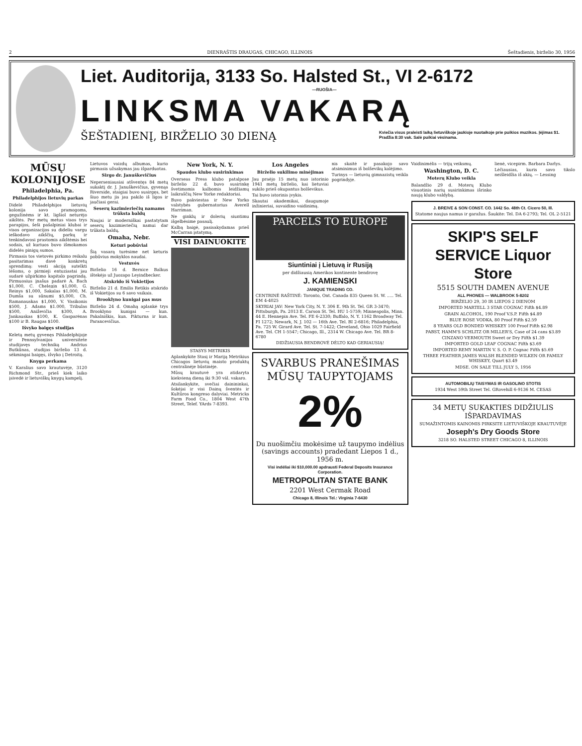2 DIENRAŠTIS DRAUGAS, CHICAGO, ILLINOIS Šeštadienis, birželio 30, 1956
Liet. Auditorija, 3133 So. Halsted St., VI 2-6172
—RUOŠIA—
LINKSMA VAKARĄ
ŠEŠTADIENĮ, BIRŽELIO 30 DIENĄ Kviečia visus praleisti laiką lietuviškoje jaukioje nuotaikoje prie puikios muzikos. Įėjimas $1. Pradžia 8:30 vak. Salė puikiai vėsinama.
MŪSŲ KOLONIJOSE
Philadelphia, Pa.
Philadelphijos lietuvių parkas
Didelė Philadelphijos lietuvių kolonija savo pramogoms, gegužinėms ir kt. ligšiol neturėjo aikštės. Per metų metus visos trys parapijos, šeši pašalpiniai klubai ir visos organizacijos su dideliu vargu ieškodavo aikščių, parkų ir tenkindavosi prastomis aikštėmis bei sodais, už kuriuos buvo išmokamos didelės pinigų sumos.
Pirmasis tos vietovės pirkimo reikalu pasitarimas davė konkretų sprendimą: vesti akciją sutelkti lėšoms, o pirmieji entuziastai jau sudarė užpirkimo kapitalo pagrindą. Pirmuosius įnašus padarė A. Bach $1,000, C. Chelедin $1,000, G. Reinys $1,000, Sakalas $1,000, M. Dumša su sūnumi $5,000, Ch. Ramanauskas $1,000, V. Vasikonis $500, J. Adams $1.000, Tribulas $500, Aniževičia $300, A. Jankauskas $100, K. Gasparėnas $100 ir B. Raugas $100.
Išvyko baigęs studijas
Keletą metų gyvenęs Pihladelphijoje ir Pennsylvanijos universitete studijavęs techniką Andrius Butkūnas, studijas birželio 13 d. sėkmingai baigęs, išvyko į Detroitą.
Knyga perkama
V. Karalius savo krautuvėje, 3120 Richmond Str., prieš kiek laiko įsivedė ir lietuviškų knygų kampelį.
Lietuvos vaizdų albumas, kurio pirmasis užsakymas jau išparduotas.
Sirgo dr. Januškevičius
Neperseniausiai atšventęs 84 metų sukaktį dr. J. Januškevičius, gyvenąs Riverside, staigiai buvo susirgęs, bet šiuo metu jis jau pakilo iš ligos ir jaučiasi gerai.
Seserų kazimieriečių namams trūksta baldų
Naujai ir moderniškai pastatytam seserų kazimieriečių namui dar trūksta baldų.
Omaha, Nebr.
Keturi pobūviai
Šią vasarą turėsime net keturis pobūvius mokyklos naudai.
Vestuvės
Birželio 16 d. Bernice Balkus ištekėjo už Juozapo Leyindbecker.
Atskrido iš Vokietijos
Birželio 21 d. Emilis Retikis atskrido iš Vokietijos su 6 savo vaikais.
Brooklyno kunigai pas mus
Birželio 24 d. Omahą aplankė trys Brooklyno kunigai — kun. Pakalniškis, kun. Pikturna ir kun. Parancevičius.
New York, N. Y.
Spaudos klubo susirinkimas
Overseas Press klubo patalpose birželio 22 d. buvo susirinkę švetimomis kalbomis leidžiamų laikraščių New Yorke redaktoriai.
Buvo pakviestas ir New Yorko valstybės gubernatorius Averell Harriman.
Ne ginklų ir dolerių siuntimu išgelbėsime pasaulį.
Kalbą baigė, pasisakydamas prieš McCarran įstatymą.
VISI DAINUOKITE
STASYS METRIKIS
Aplankykite Stasį ir Mariją Metrikius Chicagos lietuvių maisto produktų centralinėje būstinėje.
Mūsų krautuvė yra atidaryta kiekvieną dieną iki 9:30 vál. vakaro.
Atsilankykite, svečiai dainininkai, šokėjai ir visi Dainų šventės ir Kultūros kongreso dalyviai. Metricks Farm Food Co., 1804 West 47th Street, Telef. YArds 7-8393.
Los Angeles
Birželio sukilimo minėjimas
Jau praėjo 15 metų nuo istorinio 1941 metų birželio, kai lietuviai sukilo prieš okupantus bolševikus.
Tai buvo istorinis įvykis.
Skautai akademikai, daugumoje inžinieriai, suvaidino vaidinimą.
nis skaitė ir pasakojo savo atsiminimus iš bolševikų kalėjimo.
Turinys — lietuvių gimnazistų veikla pogrindyje.
PARCELS TO EUROPE
Siuntiniai į Lietuvą ir Rusiją
per didžiausią Amerikos kontinente bendrovę
J. KAMIENSKI
JANIQUE TRADING CO.
CENTRINĖ RAŠTINĖ: Toronto, Ont. Canada 835 Queen St. W. ..... Tel. EM 4-4025
SKYRIAI JAV: New York City, N. Y. 306 E. 9th St. Tel. GR 3-3470; Pittsburgh, Pa. 2013 E. Carson St. Tel. HU 1-5759; Minneapolis, Minn. 44 E. Hennepin Ave. Tel. FE 6-2330; Buffalo, N. Y. 1162 Broadway Tel. FI 1272; Newark, N. J. 102 — 16th Ave. Tel. BI 2-6816; Philadelphia, Pa. 725 W. Girard Ave. Tel. St. 7-1422; Cleveland, Ohio 1029 Fairfield Ave. Tel. CH 1-5547; Chicago, Ill., 2314 W. Chicago Ave. Tel. BR 8-6780
DIDŽIAUSIA BENDROVĖ DĖLTO KAD GERIAUSIĄ!
SVARBUS PRANEŠIMAS MŪSŲ TAUPYTOJAMS
2%
Du nuošimčiu mokėsime už taupymo indėlius (savings accounts) pradedant Liepos 1 d., 1956 m.
Visi indėliai iki $10,000.00 apdrausti Federal Deposits Insurance Corporation.
METROPOLITAN STATE BANK
2201 West Cermak Road
Chicago 8, Illinois Tel.: Virginia 7-6430
Vaidinimėlis — trijų veiksmų.
Washington, D. C.
Moterų Klubo veikla
Balandžio 29 d. Moterų Klubo visuotinis narių susirinkimas išrinko naują klubo valdybą.
lienė, vicepirm. Barbara Darlys.
Lėčiausias, kuris savo tikslo neišleidžia iš akių. — Lessing
J. BREIVE & SON CONST. CO. 1442 So. 48th Ct. Cicero 50, Ill.
Statome naujus namus ir garažus. Šaukite: Tel. DA 6-2793; Tel. OL 2-5121
SKIP'S SELF SERVICE Liquor Store
5515 SOUTH DAMEN AVENUE
ALL PHONES — WALBROOK 5-8202
BIRŽELIO 29, 30 IR LIEPOS 2 DIENOM
IMPORTED MARTELL 3 STAR COGNAC Fifth $4.89
GRAIN ALCOHOL, 190 Proof V.S.P. Fifth $4.89
BLUE ROSE VODKA, 80 Proof Fifth $2.59
8 YEARS OLD BONDED WHISKEY 100 Proof Fifth $2.98
PABST, HAMM'S SCHLITZ OR MILLER'S, Case of 24 cans $3.89
CINZANO VERMOUTH Sweet or Dry Fifth $1.39
IMPORTED GOLD LEAF COGNAC Fifth $3.69
IMPORTED REMY MARTIN V. S. O. P. Cognac Fifth $5.69
THREE FEATHER JAMES WALSH BLENDED WILKEN OR FAMILY WHISKEY, Quart $3.49
MDSE. ON SALE TILL JULY 5, 1956
AUTOMOBILIŲ TAISYMAS IR GASOLINO STOTIS
1934 West 59th Street Tel. GRovehill 6-9136 M. CESAS
34 METŲ SUKAKTIES DIDŽIULIS IŠPARDAVIMAS
SUMAŽINTOMIS KAINOMIS PIRKSITE LIETUVIŠKOJE KRAUTUVĖJE
Joseph's Dry Goods Store
3218 SO. HALSTED STREET CHICAGO 8, ILLINOIS